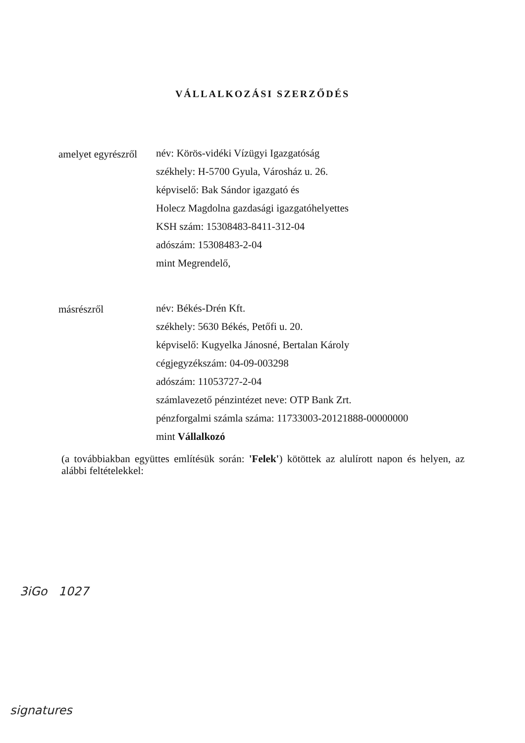VÁLLALKOZÁSI SZERZŐDÉS
amelyet egyrészről
név: Körös-vidéki Vízügyi Igazgatóság
székhely: H-5700 Gyula, Városház u. 26.
képviselő: Bak Sándor igazgató és
Holecz Magdolna gazdasági igazgatóhelyettes
KSH szám: 15308483-8411-312-04
adószám: 15308483-2-04
mint Megrendelő,
másrészről
név: Békés-Drén Kft.
székhely: 5630 Békés, Petőfi u. 20.
képviselő: Kugyelka Jánosné, Bertalan Károly
cégjegyzékszám: 04-09-003298
adószám: 11053727-2-04
számlavezető pénzintézet neve: OTP Bank Zrt.
pénzforgalmi számla száma: 11733003-20121888-00000000
mint Vállalkozó
(a továbbiakban együttes említésük során: 'Felek') kötöttek az alulírott napon és helyen, az alábbi feltételekkel:
3iGo 1027
signatures